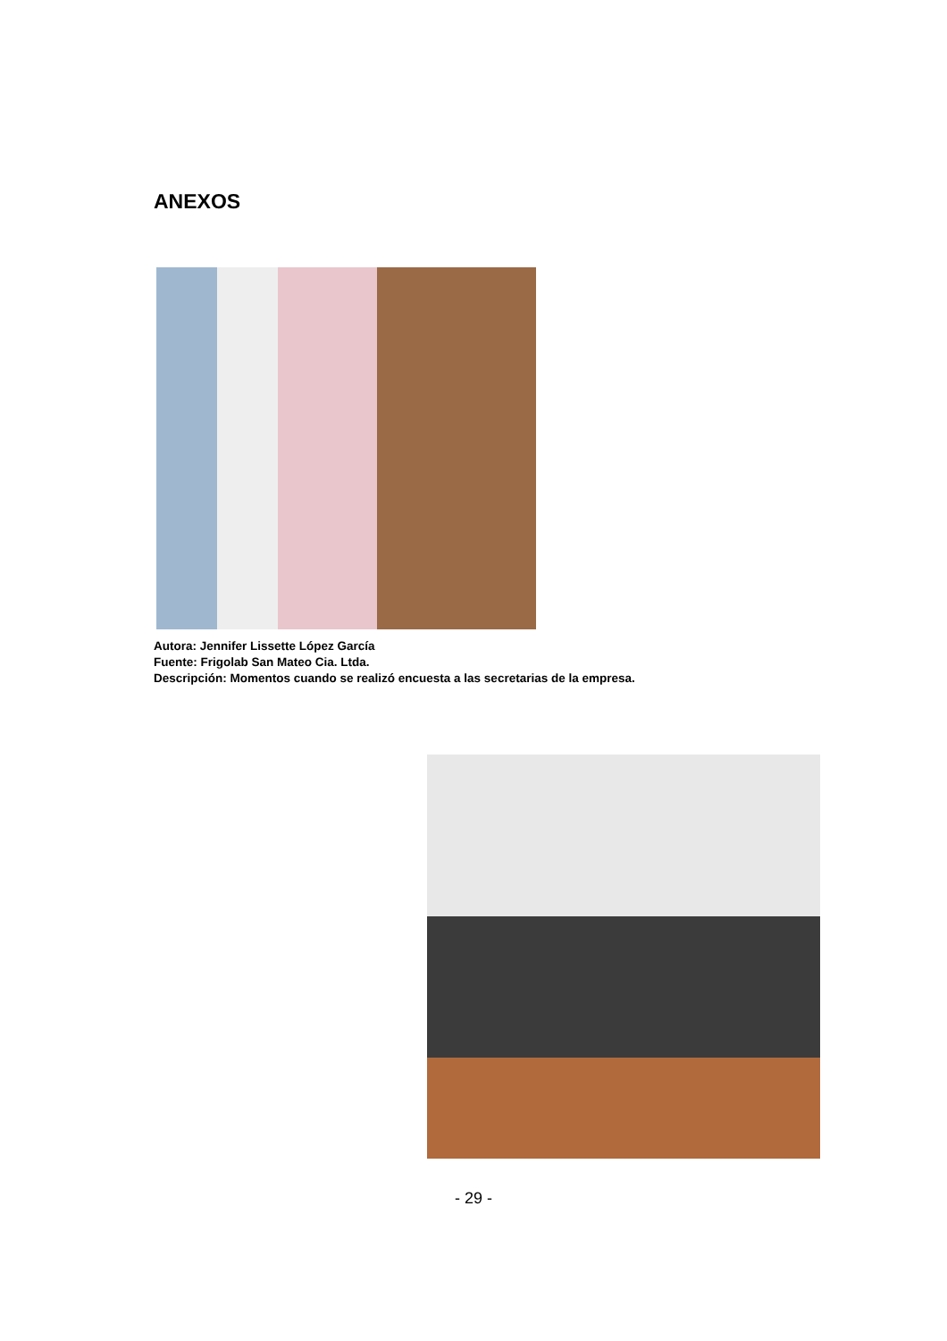ANEXOS
Autora: Jennifer Lissette López García
Fuente: Frigolab San Mateo Cia. Ltda.
Descripción: Momentos cuando se realizó encuesta a las secretarias de la empresa.
- 29 -